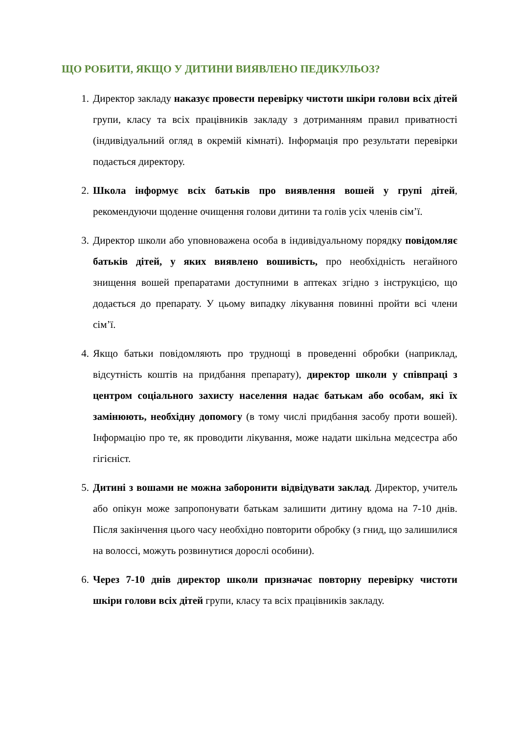ЩО РОБИТИ, ЯКЩО У ДИТИНИ ВИЯВЛЕНО ПЕДИКУЛЬОЗ?
1. Директор закладу наказує провести перевірку чистоти шкіри голови всіх дітей групи, класу та всіх працівників закладу з дотриманням правил приватності (індивідуальний огляд в окремій кімнаті). Інформація про результати перевірки подається директору.
2. Школа інформує всіх батьків про виявлення вошей у групі дітей, рекомендуючи щоденне очищення голови дитини та голів усіх членів сім’ї.
3. Директор школи або уповноважена особа в індивідуальному порядку повідомляє батьків дітей, у яких виявлено вошивість, про необхідність негайного знищення вошей препаратами доступними в аптеках згідно з інструкцією, що додається до препарату. У цьому випадку лікування повинні пройти всі члени сім’ї.
4. Якщо батьки повідомляють про труднощі в проведенні обробки (наприклад, відсутність коштів на придбання препарату), директор школи у співпраці з центром соціального захисту населення надає батькам або особам, які їх замінюють, необхідну допомогу (в тому числі придбання засобу проти вошей). Інформацію про те, як проводити лікування, може надати шкільна медсестра або гігієніст.
5. Дитині з вошами не можна заборонити відвідувати заклад. Директор, учитель або опікун може запропонувати батькам залишити дитину вдома на 7-10 днів. Після закінчення цього часу необхідно повторити обробку (з гнид, що залишилися на волоссі, можуть розвинутися дорослі особини).
6. Через 7-10 днів директор школи призначає повторну перевірку чистоти шкіри голови всіх дітей групи, класу та всіх працівників закладу.